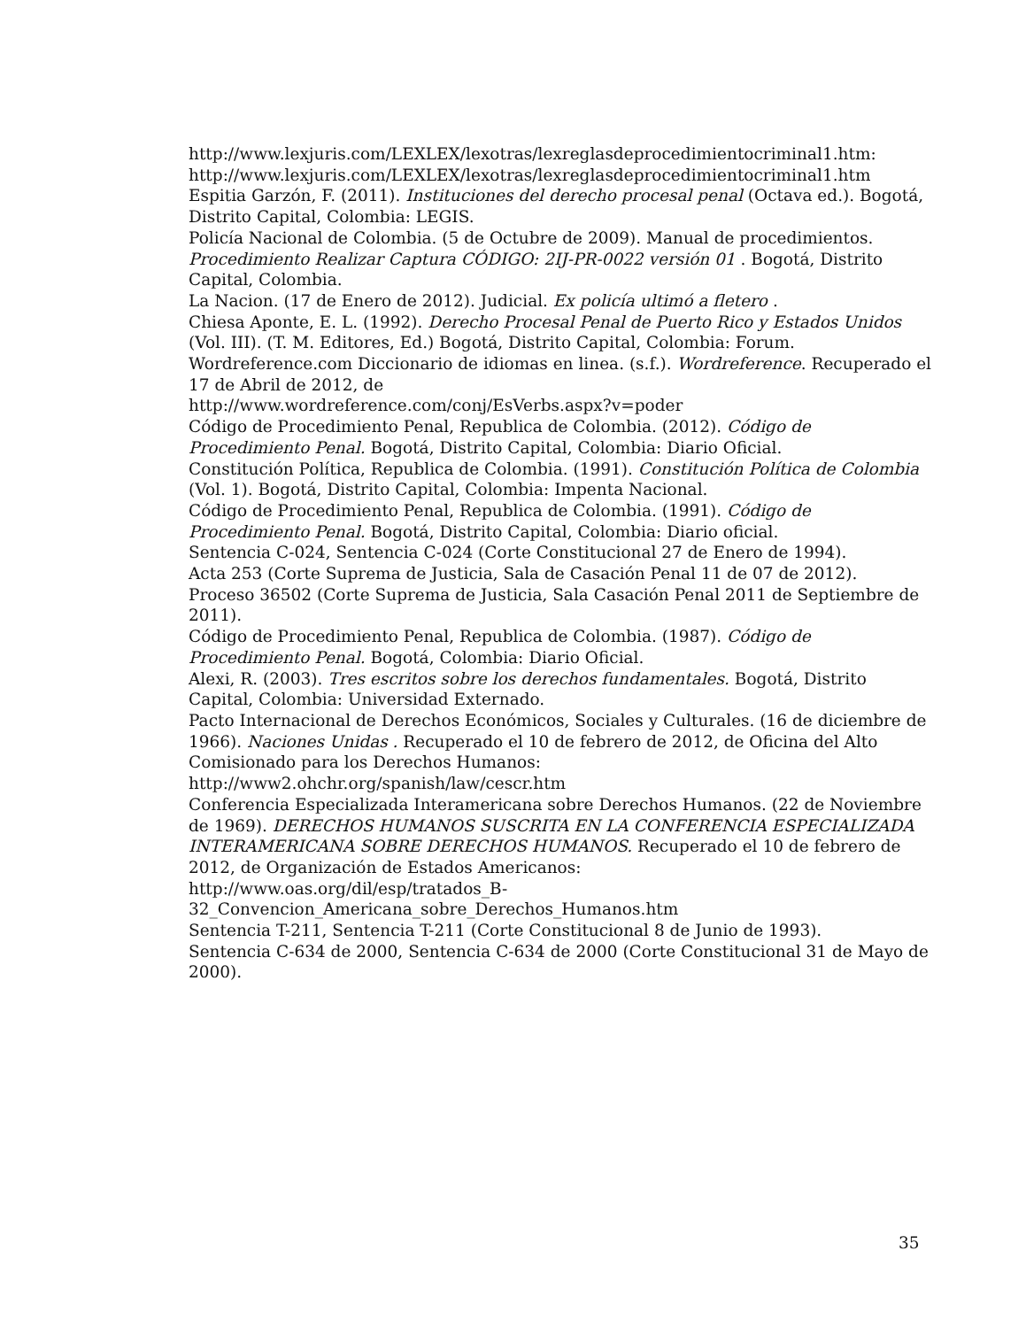http://www.lexjuris.com/LEXLEX/lexotras/lexreglasdeprocedimientocriminal1.htm: http://www.lexjuris.com/LEXLEX/lexotras/lexreglasdeprocedimientocriminal1.htm
Espitia Garzón, F. (2011). Instituciones del derecho procesal penal (Octava ed.). Bogotá, Distrito Capital, Colombia: LEGIS.
Policía Nacional de Colombia. (5 de Octubre de 2009). Manual de procedimientos. Procedimiento Realizar Captura CÓDIGO: 2IJ-PR-0022 versión 01 . Bogotá, Distrito Capital, Colombia.
La Nacion. (17 de Enero de 2012). Judicial. Ex policía ultimó a fletero .
Chiesa Aponte, E. L. (1992). Derecho Procesal Penal de Puerto Rico y Estados Unidos (Vol. III). (T. M. Editores, Ed.) Bogotá, Distrito Capital, Colombia: Forum.
Wordreference.com Diccionario de idiomas en linea. (s.f.). Wordreference. Recuperado el 17 de Abril de 2012, de
http://www.wordreference.com/conj/EsVerbs.aspx?v=poder
Código de Procedimiento Penal, Republica de Colombia. (2012). Código de Procedimiento Penal. Bogotá, Distrito Capital, Colombia: Diario Oficial.
Constitución Política, Republica de Colombia. (1991). Constitución Política de Colombia (Vol. 1). Bogotá, Distrito Capital, Colombia: Impenta Nacional.
Código de Procedimiento Penal, Republica de Colombia. (1991). Código de Procedimiento Penal. Bogotá, Distrito Capital, Colombia: Diario oficial.
Sentencia C-024, Sentencia C-024 (Corte Constitucional 27 de Enero de 1994).
Acta 253 (Corte Suprema de Justicia, Sala de Casación Penal 11 de 07 de 2012).
Proceso 36502 (Corte Suprema de Justicia, Sala Casación Penal 2011 de Septiembre de 2011).
Código de Procedimiento Penal, Republica de Colombia. (1987). Código de Procedimiento Penal. Bogotá, Colombia: Diario Oficial.
Alexi, R. (2003). Tres escritos sobre los derechos fundamentales. Bogotá, Distrito Capital, Colombia: Universidad Externado.
Pacto Internacional de Derechos Económicos, Sociales y Culturales. (16 de diciembre de 1966). Naciones Unidas . Recuperado el 10 de febrero de 2012, de Oficina del Alto Comisionado para los Derechos Humanos:
http://www2.ohchr.org/spanish/law/cescr.htm
Conferencia Especializada Interamericana sobre Derechos Humanos. (22 de Noviembre de 1969). DERECHOS HUMANOS SUSCRITA EN LA CONFERENCIA ESPECIALIZADA INTERAMERICANA SOBRE DERECHOS HUMANOS. Recuperado el 10 de febrero de 2012, de Organización de Estados Americanos:
http://www.oas.org/dil/esp/tratados_B-
32_Convencion_Americana_sobre_Derechos_Humanos.htm
Sentencia T-211, Sentencia T-211 (Corte Constitucional 8 de Junio de 1993).
Sentencia C-634 de 2000, Sentencia C-634 de 2000 (Corte Constitucional 31 de Mayo de 2000).
35